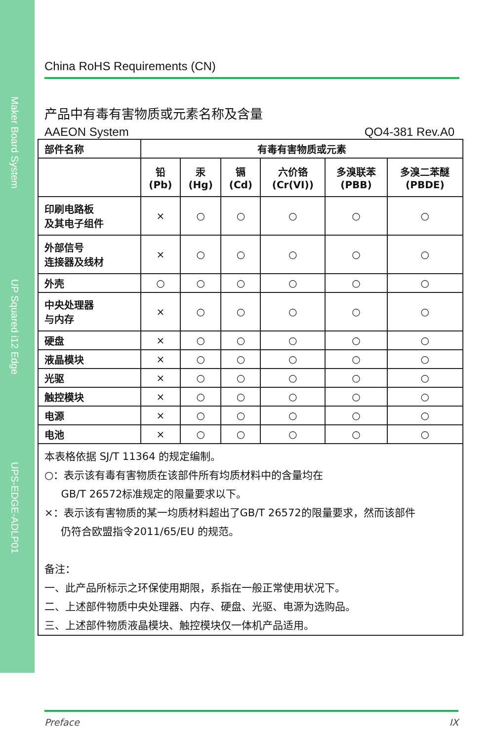Maker Board System
UP Squared i12 Edge
UPS-EDGE-ADLP01
China RoHS Requirements (CN)
产品中有毒有害物质或元素名称及含量
AAEON System QO4-381 Rev.A0
| 部件名称 | 有毒有害物质或元素 | | | | | |
| --- | --- | --- | --- | --- | --- | --- |
| | 铅 (Pb) | 汞 (Hg) | 镉 (Cd) | 六价铬 (Cr(VI)) | 多溴联苯 (PBB) | 多溴二苯醚 (PBDE) |
| 印刷电路板 及其电子组件 | × | ○ | ○ | ○ | ○ | ○ |
| 外部信号 连接器及线材 | × | ○ | ○ | ○ | ○ | ○ |
| 外壳 | ○ | ○ | ○ | ○ | ○ | ○ |
| 中央处理器 与内存 | × | ○ | ○ | ○ | ○ | ○ |
| 硬盘 | × | ○ | ○ | ○ | ○ | ○ |
| 液晶模块 | × | ○ | ○ | ○ | ○ | ○ |
| 光驱 | × | ○ | ○ | ○ | ○ | ○ |
| 触控模块 | × | ○ | ○ | ○ | ○ | ○ |
| 电源 | × | ○ | ○ | ○ | ○ | ○ |
| 电池 | × | ○ | ○ | ○ | ○ | ○ |
| 本表格依据 SJ/T 11364 的规定编制。 ○：表示该有毒有害物质在该部件所有均质材料中的含量均在 GB/T 26572标准规定的限量要求以下。 ×：表示该有害物质的某一均质材料超出了GB/T 26572的限量要求，然而该部件 仍符合欧盟指令2011/65/EU 的规范。 备注： 一、此产品所标示之环保使用期限，系指在一般正常使用状况下。 二、上述部件物质中央处理器、内存、硬盘、光驱、电源为选购品。 三、上述部件物质液晶模块、触控模块仅一体机产品适用。 | | | | | | |
Preface IX